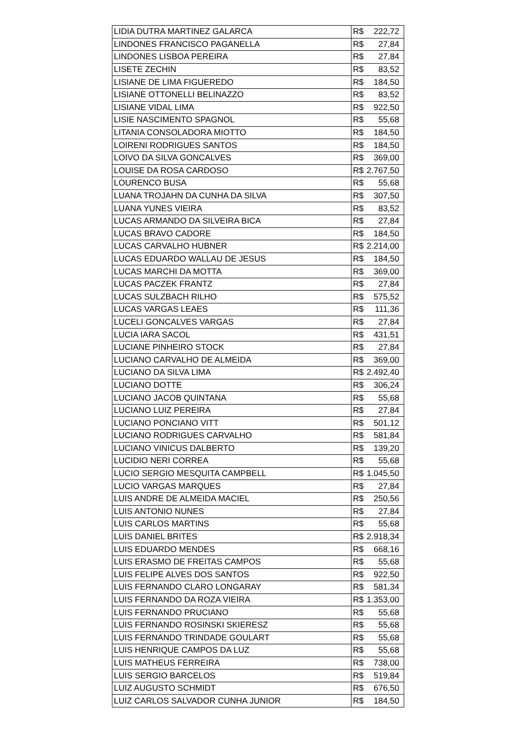| LIDIA DUTRA MARTINEZ GALARCA | R$ 222,72 |
| LINDONES FRANCISCO PAGANELLA | R$ 27,84 |
| LINDONES LISBOA PEREIRA | R$ 27,84 |
| LISETE ZECHIN | R$ 83,52 |
| LISIANE DE LIMA FIGUEREDO | R$ 184,50 |
| LISIANE OTTONELLI BELINAZZO | R$ 83,52 |
| LISIANE VIDAL LIMA | R$ 922,50 |
| LISIE NASCIMENTO SPAGNOL | R$ 55,68 |
| LITANIA CONSOLADORA MIOTTO | R$ 184,50 |
| LOIRENI RODRIGUES SANTOS | R$ 184,50 |
| LOIVO DA SILVA GONCALVES | R$ 369,00 |
| LOUISE DA ROSA CARDOSO | R$ 2.767,50 |
| LOURENCO BUSA | R$ 55,68 |
| LUANA TROJAHN DA CUNHA DA SILVA | R$ 307,50 |
| LUANA YUNES VIEIRA | R$ 83,52 |
| LUCAS ARMANDO DA SILVEIRA BICA | R$ 27,84 |
| LUCAS BRAVO CADORE | R$ 184,50 |
| LUCAS CARVALHO HUBNER | R$ 2.214,00 |
| LUCAS EDUARDO WALLAU DE JESUS | R$ 184,50 |
| LUCAS MARCHI DA MOTTA | R$ 369,00 |
| LUCAS PACZEK FRANTZ | R$ 27,84 |
| LUCAS SULZBACH RILHO | R$ 575,52 |
| LUCAS VARGAS LEAES | R$ 111,36 |
| LUCELI GONCALVES VARGAS | R$ 27,84 |
| LUCIA IARA SACOL | R$ 431,51 |
| LUCIANE PINHEIRO STOCK | R$ 27,84 |
| LUCIANO CARVALHO DE ALMEIDA | R$ 369,00 |
| LUCIANO DA SILVA LIMA | R$ 2.492,40 |
| LUCIANO DOTTE | R$ 306,24 |
| LUCIANO JACOB QUINTANA | R$ 55,68 |
| LUCIANO LUIZ PEREIRA | R$ 27,84 |
| LUCIANO PONCIANO VITT | R$ 501,12 |
| LUCIANO RODRIGUES CARVALHO | R$ 581,84 |
| LUCIANO VINICUS DALBERTO | R$ 139,20 |
| LUCIDIO NERI CORREA | R$ 55,68 |
| LUCIO SERGIO MESQUITA CAMPBELL | R$ 1.045,50 |
| LUCIO VARGAS MARQUES | R$ 27,84 |
| LUIS ANDRE DE ALMEIDA MACIEL | R$ 250,56 |
| LUIS ANTONIO NUNES | R$ 27,84 |
| LUIS CARLOS MARTINS | R$ 55,68 |
| LUIS DANIEL BRITES | R$ 2.918,34 |
| LUIS EDUARDO MENDES | R$ 668,16 |
| LUIS ERASMO DE FREITAS CAMPOS | R$ 55,68 |
| LUIS FELIPE ALVES DOS SANTOS | R$ 922,50 |
| LUIS FERNANDO CLARO LONGARAY | R$ 581,34 |
| LUIS FERNANDO DA ROZA VIEIRA | R$ 1.353,00 |
| LUIS FERNANDO PRUCIANO | R$ 55,68 |
| LUIS FERNANDO ROSINSKI SKIERESZ | R$ 55,68 |
| LUIS FERNANDO TRINDADE GOULART | R$ 55,68 |
| LUIS HENRIQUE CAMPOS DA LUZ | R$ 55,68 |
| LUIS MATHEUS FERREIRA | R$ 738,00 |
| LUIS SERGIO BARCELOS | R$ 519,84 |
| LUIZ AUGUSTO SCHMIDT | R$ 676,50 |
| LUIZ CARLOS SALVADOR CUNHA JUNIOR | R$ 184,50 |